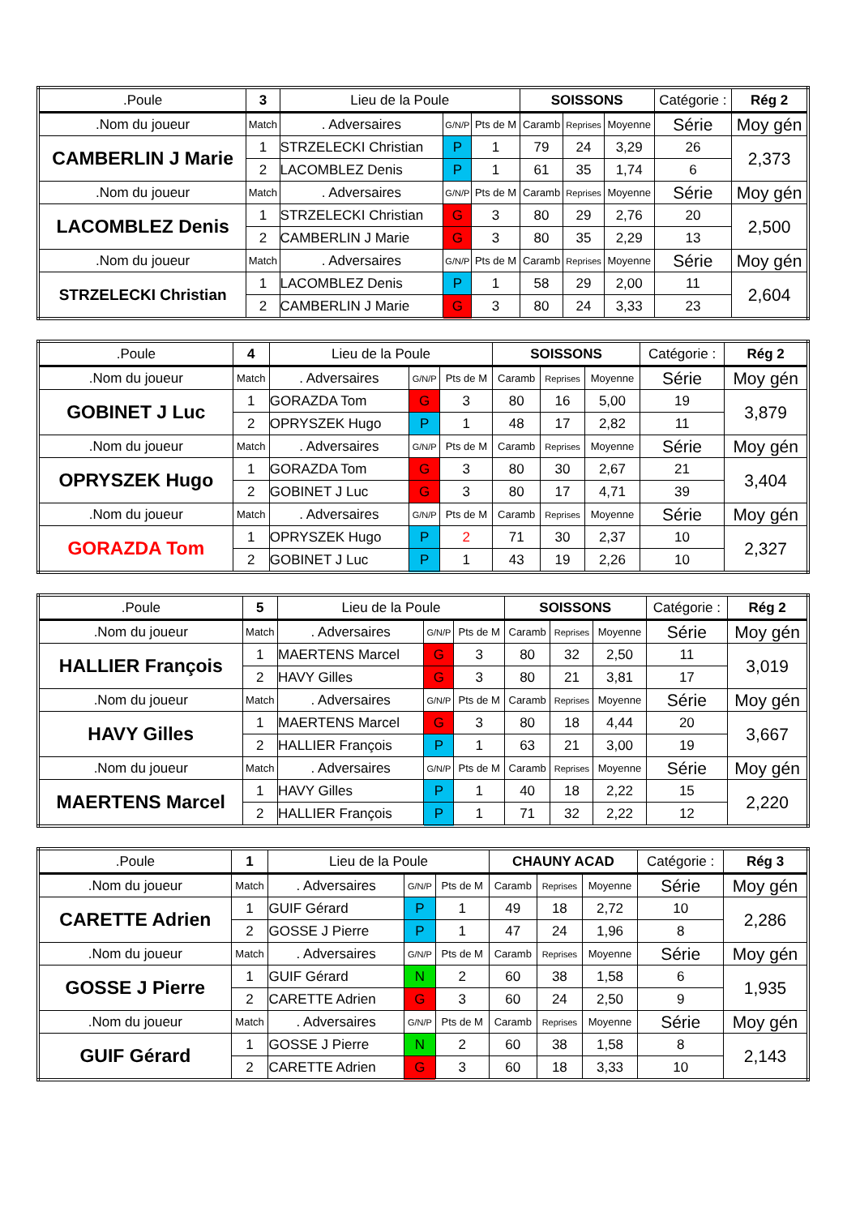| .Poule | 3 | Lieu de la Poule | | | SOISSONS | | | Catégorie : | | Rég 2 |
| .Nom du joueur | Match | . Adversaires | G/N/P | Pts de M | Caramb | Reprises | Moyenne | Série | Moy gén | |
| CAMBERLIN J Marie | 1 | STRZELECKI Christian | P | 1 | 79 | 24 | 3,29 | 26 | 2,373 | |
| | 2 | LACOMBLEZ Denis | P | 1 | 61 | 35 | 1,74 | 6 | | |
| .Nom du joueur | Match | . Adversaires | G/N/P | Pts de M | Caramb | Reprises | Moyenne | Série | Moy gén | |
| LACOMBLEZ Denis | 1 | STRZELECKI Christian | G | 3 | 80 | 29 | 2,76 | 20 | 2,500 | |
| | 2 | CAMBERLIN J Marie | G | 3 | 80 | 35 | 2,29 | 13 | | |
| .Nom du joueur | Match | . Adversaires | G/N/P | Pts de M | Caramb | Reprises | Moyenne | Série | Moy gén | |
| STRZELECKI Christian | 1 | LACOMBLEZ Denis | P | 1 | 58 | 29 | 2,00 | 11 | 2,604 | |
| | 2 | CAMBERLIN J Marie | G | 3 | 80 | 24 | 3,33 | 23 | | |
| .Poule | 4 | Lieu de la Poule | | | SOISSONS | | | Catégorie : | | Rég 2 |
| .Nom du joueur | Match | . Adversaires | G/N/P | Pts de M | Caramb | Reprises | Moyenne | Série | Moy gén | |
| GOBINET J Luc | 1 | GORAZDA Tom | G | 3 | 80 | 16 | 5,00 | 19 | 3,879 | |
| | 2 | OPRYSZEK Hugo | P | 1 | 48 | 17 | 2,82 | 11 | | |
| .Nom du joueur | Match | . Adversaires | G/N/P | Pts de M | Caramb | Reprises | Moyenne | Série | Moy gén | |
| OPRYSZEK Hugo | 1 | GORAZDA Tom | G | 3 | 80 | 30 | 2,67 | 21 | 3,404 | |
| | 2 | GOBINET J Luc | G | 3 | 80 | 17 | 4,71 | 39 | | |
| .Nom du joueur | Match | . Adversaires | G/N/P | Pts de M | Caramb | Reprises | Moyenne | Série | Moy gén | |
| GORAZDA Tom | 1 | OPRYSZEK Hugo | P | 2 | 71 | 30 | 2,37 | 10 | 2,327 | |
| | 2 | GOBINET J Luc | P | 1 | 43 | 19 | 2,26 | 10 | | |
| .Poule | 5 | Lieu de la Poule | | | SOISSONS | | | Catégorie : | | Rég 2 |
| .Nom du joueur | Match | . Adversaires | G/N/P | Pts de M | Caramb | Reprises | Moyenne | Série | Moy gén | |
| HALLIER François | 1 | MAERTENS Marcel | G | 3 | 80 | 32 | 2,50 | 11 | 3,019 | |
| | 2 | HAVY Gilles | G | 3 | 80 | 21 | 3,81 | 17 | | |
| .Nom du joueur | Match | . Adversaires | G/N/P | Pts de M | Caramb | Reprises | Moyenne | Série | Moy gén | |
| HAVY Gilles | 1 | MAERTENS Marcel | G | 3 | 80 | 18 | 4,44 | 20 | 3,667 | |
| | 2 | HALLIER François | P | 1 | 63 | 21 | 3,00 | 19 | | |
| .Nom du joueur | Match | . Adversaires | G/N/P | Pts de M | Caramb | Reprises | Moyenne | Série | Moy gén | |
| MAERTENS Marcel | 1 | HAVY Gilles | P | 1 | 40 | 18 | 2,22 | 15 | 2,220 | |
| | 2 | HALLIER François | P | 1 | 71 | 32 | 2,22 | 12 | | |
| .Poule | 1 | Lieu de la Poule | | | CHAUNY ACAD | | | Catégorie : | | Rég 3 |
| .Nom du joueur | Match | . Adversaires | G/N/P | Pts de M | Caramb | Reprises | Moyenne | Série | Moy gén | |
| CARETTE Adrien | 1 | GUIF Gérard | P | 1 | 49 | 18 | 2,72 | 10 | 2,286 | |
| | 2 | GOSSE J Pierre | P | 1 | 47 | 24 | 1,96 | 8 | | |
| .Nom du joueur | Match | . Adversaires | G/N/P | Pts de M | Caramb | Reprises | Moyenne | Série | Moy gén | |
| GOSSE J Pierre | 1 | GUIF Gérard | N | 2 | 60 | 38 | 1,58 | 6 | 1,935 | |
| | 2 | CARETTE Adrien | G | 3 | 60 | 24 | 2,50 | 9 | | |
| .Nom du joueur | Match | . Adversaires | G/N/P | Pts de M | Caramb | Reprises | Moyenne | Série | Moy gén | |
| GUIF Gérard | 1 | GOSSE J Pierre | N | 2 | 60 | 38 | 1,58 | 8 | 2,143 | |
| | 2 | CARETTE Adrien | G | 3 | 60 | 18 | 3,33 | 10 | | |